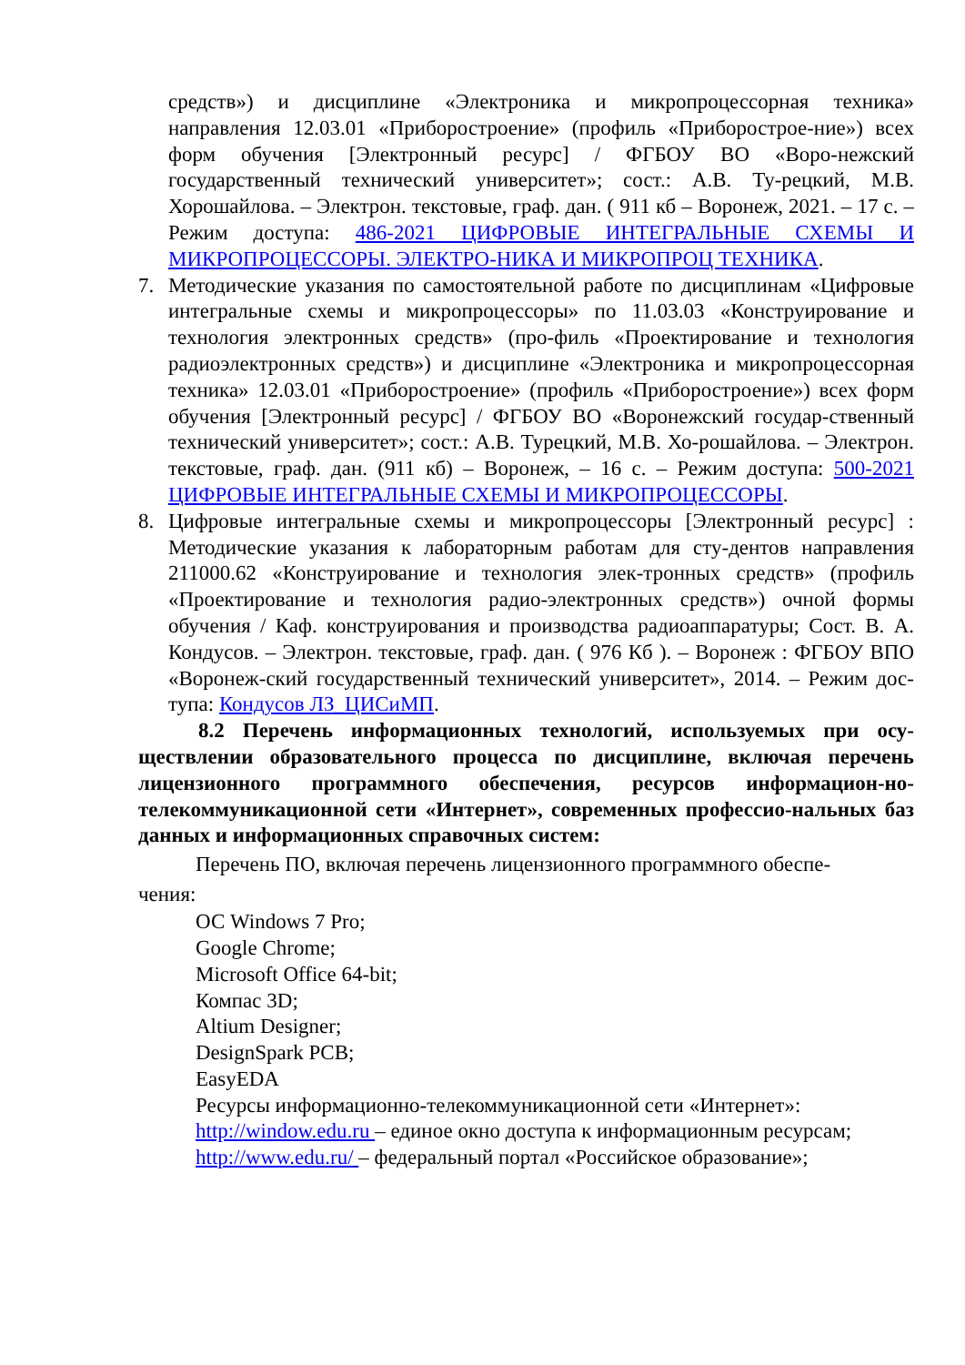средств») и дисциплине «Электроника и микропроцессорная техника» направления 12.03.01 «Приборостроение» (профиль «Приборострое-ние») всех форм обучения [Электронный ресурс] / ФГБОУ ВО «Воро-нежский государственный технический университет»; сост.: А.В. Ту-рецкий, М.В. Хорошайлова. – Электрон. текстовые, граф. дан. ( 911 кб – Воронеж, 2021. – 17 с. – Режим доступа: 486-2021 ЦИФРОВЫЕ ИНТЕГРАЛЬНЫЕ СХЕМЫ И МИКРОПРОЦЕССОРЫ. ЭЛЕКТРО-НИКА И МИКРОПРОЦ ТЕХНИКА.
7. Методические указания по самостоятельной работе по дисциплинам «Цифровые интегральные схемы и микропроцессоры» по 11.03.03 «Конструирование и технология электронных средств» (про-филь «Проектирование и технология радиоэлектронных средств») и дисциплине «Электроника и микропроцессорная техника» 12.03.01 «Приборостроение» (профиль «Приборостроение») всех форм обучения [Электронный ресурс] / ФГБОУ ВО «Воронежский государ-ственный технический университет»; сост.: А.В. Турецкий, М.В. Хо-рошайлова. – Электрон. текстовые, граф. дан. (911 кб) – Воронеж, – 16 с. – Режим доступа: 500-2021 ЦИФРОВЫЕ ИНТЕГРАЛЬНЫЕ СХЕМЫ И МИКРОПРОЦЕССОРЫ.
8. Цифровые интегральные схемы и микропроцессоры [Электронный ресурс] : Методические указания к лабораторным работам для сту-дентов направления 211000.62 «Конструирование и технология элек-тронных средств» (профиль «Проектирование и технология радио-электронных средств») очной формы обучения / Каф. конструирования и производства радиоаппаратуры; Сост. В. А. Кондусов. – Электрон. текстовые, граф. дан. ( 976 Кб ). – Воронеж : ФГБОУ ВПО «Воронеж-ский государственный технический университет», 2014. – Режим дос-тупа: Кондусов ЛЗ_ЦИСиМП.
8.2 Перечень информационных технологий, используемых при осу-ществлении образовательного процесса по дисциплине, включая перечень лицензионного программного обеспечения, ресурсов информацион-но-телекоммуникационной сети «Интернет», современных профессио-нальных баз данных и информационных справочных систем:
Перечень ПО, включая перечень лицензионного программного обеспе-
чения:
ОС Windows 7 Pro;
Google Chrome;
Microsoft Office 64-bit;
Компас 3D;
Altium Designer;
DesignSpark PCB;
EasyEDA
Ресурсы информационно-телекоммуникационной сети «Интернет»:
http://window.edu.ru – единое окно доступа к информационным ресурсам;
http://www.edu.ru/ – федеральный портал «Российское образование»;